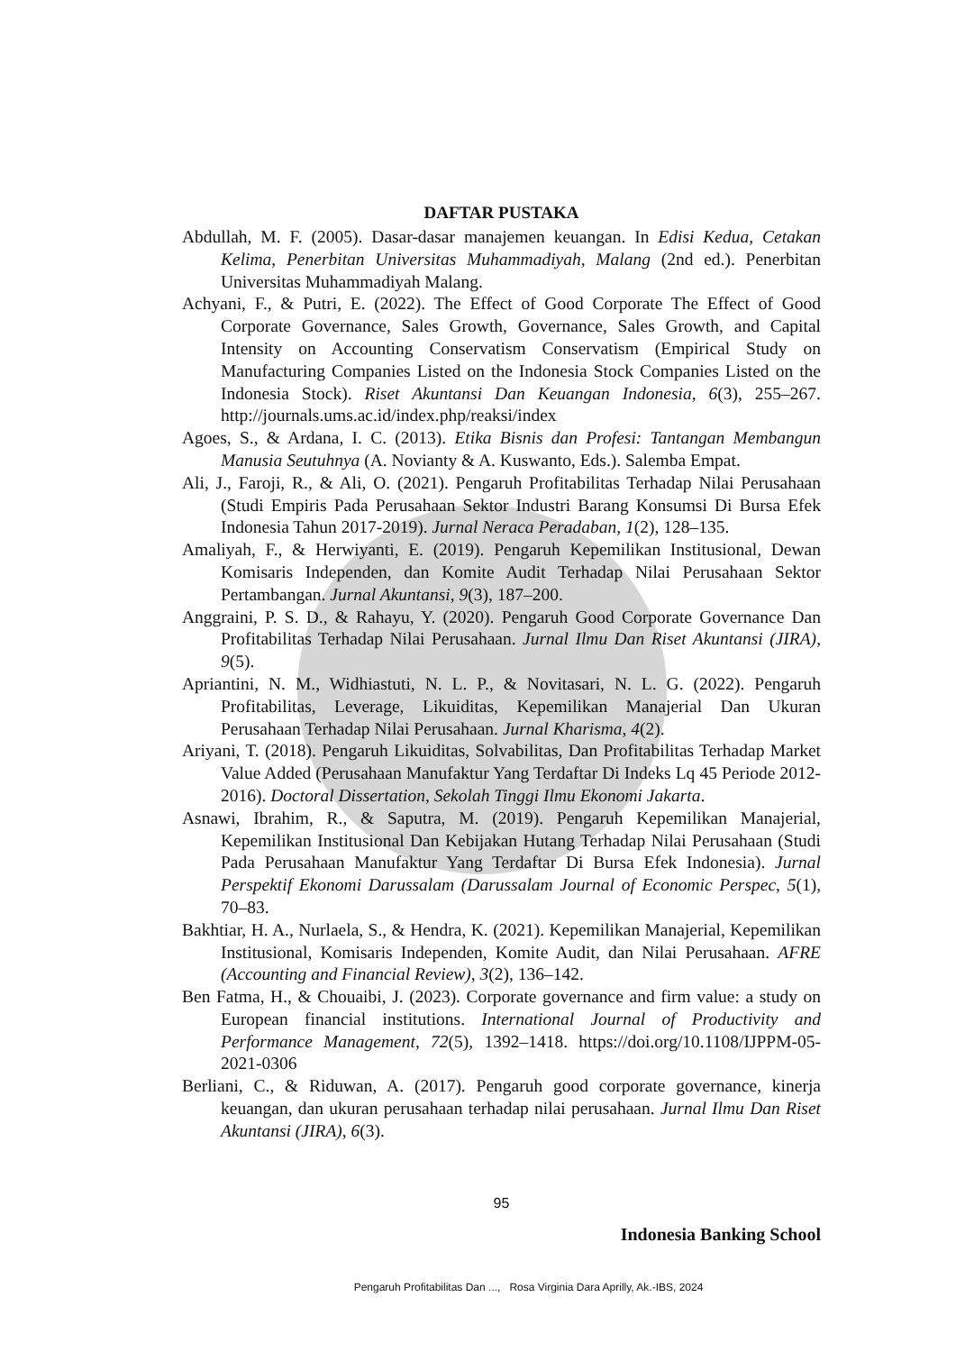DAFTAR PUSTAKA
Abdullah, M. F. (2005). Dasar-dasar manajemen keuangan. In Edisi Kedua, Cetakan Kelima, Penerbitan Universitas Muhammadiyah, Malang (2nd ed.). Penerbitan Universitas Muhammadiyah Malang.
Achyani, F., & Putri, E. (2022). The Effect of Good Corporate The Effect of Good Corporate Governance, Sales Growth, Governance, Sales Growth, and Capital Intensity on Accounting Conservatism Conservatism (Empirical Study on Manufacturing Companies Listed on the Indonesia Stock Companies Listed on the Indonesia Stock). Riset Akuntansi Dan Keuangan Indonesia, 6(3), 255–267. http://journals.ums.ac.id/index.php/reaksi/index
Agoes, S., & Ardana, I. C. (2013). Etika Bisnis dan Profesi: Tantangan Membangun Manusia Seutuhnya (A. Novianty & A. Kuswanto, Eds.). Salemba Empat.
Ali, J., Faroji, R., & Ali, O. (2021). Pengaruh Profitabilitas Terhadap Nilai Perusahaan (Studi Empiris Pada Perusahaan Sektor Industri Barang Konsumsi Di Bursa Efek Indonesia Tahun 2017-2019). Jurnal Neraca Peradaban, 1(2), 128–135.
Amaliyah, F., & Herwiyanti, E. (2019). Pengaruh Kepemilikan Institusional, Dewan Komisaris Independen, dan Komite Audit Terhadap Nilai Perusahaan Sektor Pertambangan. Jurnal Akuntansi, 9(3), 187–200.
Anggraini, P. S. D., & Rahayu, Y. (2020). Pengaruh Good Corporate Governance Dan Profitabilitas Terhadap Nilai Perusahaan. Jurnal Ilmu Dan Riset Akuntansi (JIRA), 9(5).
Apriantini, N. M., Widhiastuti, N. L. P., & Novitasari, N. L. G. (2022). Pengaruh Profitabilitas, Leverage, Likuiditas, Kepemilikan Manajerial Dan Ukuran Perusahaan Terhadap Nilai Perusahaan. Jurnal Kharisma, 4(2).
Ariyani, T. (2018). Pengaruh Likuiditas, Solvabilitas, Dan Profitabilitas Terhadap Market Value Added (Perusahaan Manufaktur Yang Terdaftar Di Indeks Lq 45 Periode 2012-2016). Doctoral Dissertation, Sekolah Tinggi Ilmu Ekonomi Jakarta.
Asnawi, Ibrahim, R., & Saputra, M. (2019). Pengaruh Kepemilikan Manajerial, Kepemilikan Institusional Dan Kebijakan Hutang Terhadap Nilai Perusahaan (Studi Pada Perusahaan Manufaktur Yang Terdaftar Di Bursa Efek Indonesia). Jurnal Perspektif Ekonomi Darussalam (Darussalam Journal of Economic Perspec, 5(1), 70–83.
Bakhtiar, H. A., Nurlaela, S., & Hendra, K. (2021). Kepemilikan Manajerial, Kepemilikan Institusional, Komisaris Independen, Komite Audit, dan Nilai Perusahaan. AFRE (Accounting and Financial Review), 3(2), 136–142.
Ben Fatma, H., & Chouaibi, J. (2023). Corporate governance and firm value: a study on European financial institutions. International Journal of Productivity and Performance Management, 72(5), 1392–1418. https://doi.org/10.1108/IJPPM-05-2021-0306
Berliani, C., & Riduwan, A. (2017). Pengaruh good corporate governance, kinerja keuangan, dan ukuran perusahaan terhadap nilai perusahaan. Jurnal Ilmu Dan Riset Akuntansi (JIRA), 6(3).
95
Indonesia Banking School
Pengaruh Profitabilitas Dan ..., Rosa Virginia Dara Aprilly, Ak.-IBS, 2024